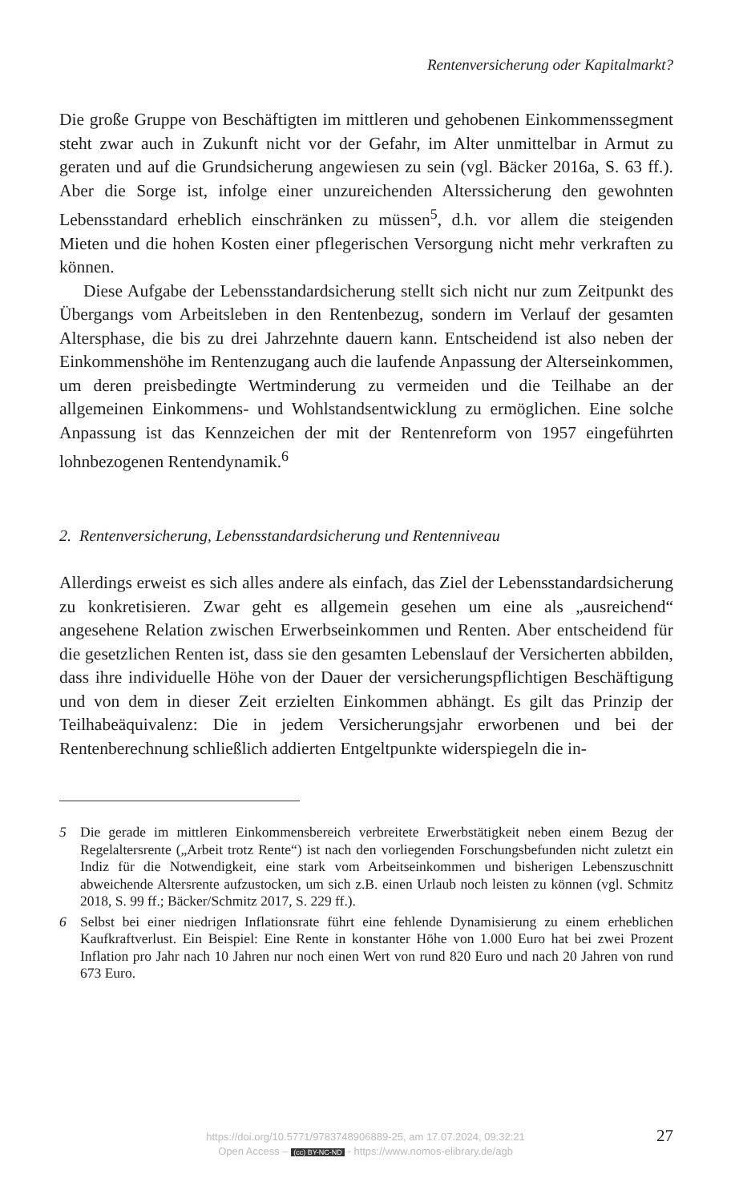Rentenversicherung oder Kapitalmarkt?
Die große Gruppe von Beschäftigten im mittleren und gehobenen Einkommenssegment steht zwar auch in Zukunft nicht vor der Gefahr, im Alter unmittelbar in Armut zu geraten und auf die Grundsicherung angewiesen zu sein (vgl. Bäcker 2016a, S. 63 ff.). Aber die Sorge ist, infolge einer unzureichenden Alterssicherung den gewohnten Lebensstandard erheblich einschränken zu müssen<sup>5</sup>, d.h. vor allem die steigenden Mieten und die hohen Kosten einer pflegerischen Versorgung nicht mehr verkraften zu können.
Diese Aufgabe der Lebensstandardsicherung stellt sich nicht nur zum Zeitpunkt des Übergangs vom Arbeitsleben in den Rentenbezug, sondern im Verlauf der gesamten Altersphase, die bis zu drei Jahrzehnte dauern kann. Entscheidend ist also neben der Einkommenshöhe im Rentenzugang auch die laufende Anpassung der Alterseinkommen, um deren preisbedingte Wertminderung zu vermeiden und die Teilhabe an der allgemeinen Einkommens- und Wohlstandsentwicklung zu ermöglichen. Eine solche Anpassung ist das Kennzeichen der mit der Rentenreform von 1957 eingeführten lohnbezogenen Rentendynamik.<sup>6</sup>
2. Rentenversicherung, Lebensstandardsicherung und Rentenniveau
Allerdings erweist es sich alles andere als einfach, das Ziel der Lebensstandardsicherung zu konkretisieren. Zwar geht es allgemein gesehen um eine als „ausreichend“ angesehene Relation zwischen Erwerbseinkommen und Renten. Aber entscheidend für die gesetzlichen Renten ist, dass sie den gesamten Lebenslauf der Versicherten abbilden, dass ihre individuelle Höhe von der Dauer der versicherungspflichtigen Beschäftigung und von dem in dieser Zeit erzielten Einkommen abhängt. Es gilt das Prinzip der Teilhabeäquivalenz: Die in jedem Versicherungsjahr erworbenen und bei der Rentenberechnung schließlich addierten Entgeltpunkte widerspiegeln die in-
5 Die gerade im mittleren Einkommensbereich verbreitete Erwerbstätigkeit neben einem Bezug der Regelaltersrente („Arbeit trotz Rente“) ist nach den vorliegenden Forschungsbefunden nicht zuletzt ein Indiz für die Notwendigkeit, eine stark vom Arbeitseinkommen und bisherigen Lebenszuschnitt abweichende Altersrente aufzustocken, um sich z.B. einen Urlaub noch leisten zu können (vgl. Schmitz 2018, S. 99 ff.; Bäcker/Schmitz 2017, S. 229 ff.).
6 Selbst bei einer niedrigen Inflationsrate führt eine fehlende Dynamisierung zu einem erheblichen Kaufkraftverlust. Ein Beispiel: Eine Rente in konstanter Höhe von 1.000 Euro hat bei zwei Prozent Inflation pro Jahr nach 10 Jahren nur noch einen Wert von rund 820 Euro und nach 20 Jahren von rund 673 Euro.
https://doi.org/10.5771/9783748906889-25, am 17.07.2024, 09:32:21
Open Access – (cc) BY-NC-ND - https://www.nomos-elibrary.de/agb
27